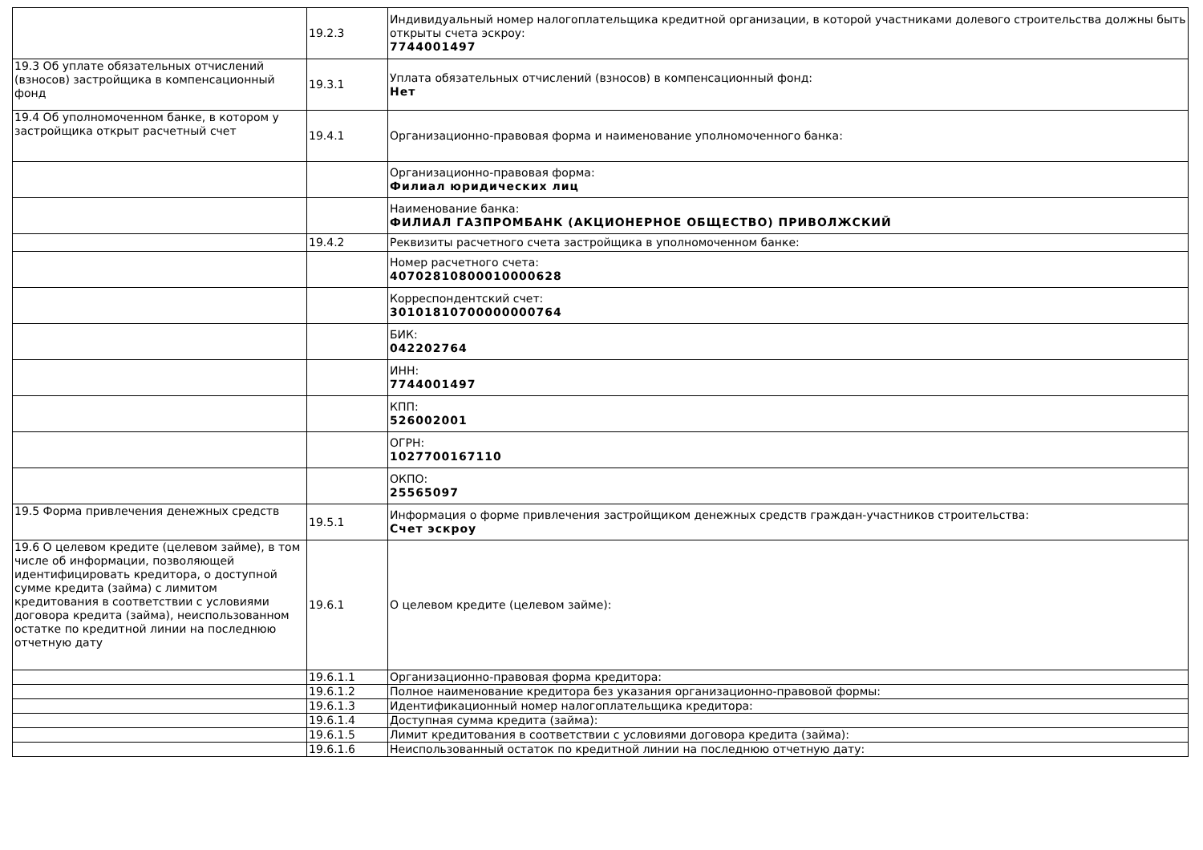| | 19.2.3 | Индивидуальный номер налогоплательщика кредитной организации, в которой участниками долевого строительства должны быть открыты счета эскроу: 7744001497 |
| 19.3 Об уплате обязательных отчислений (взносов) застройщика в компенсационный фонд | 19.3.1 | Уплата обязательных отчислений (взносов) в компенсационный фонд: Нет |
| 19.4 Об уполномоченном банке, в котором у застройщика открыт расчетный счет | 19.4.1 | Организационно-правовая форма и наименование уполномоченного банка: |
| | | Организационно-правовая форма: Филиал юридических лиц |
| | | Наименование банка: ФИЛИАЛ ГАЗПРОМБАНК (АКЦИОНЕРНОЕ ОБЩЕСТВО) ПРИВОЛЖСКИЙ |
| | 19.4.2 | Реквизиты расчетного счета застройщика в уполномоченном банке: |
| | | Номер расчетного счета: 40702810800010000628 |
| | | Корреспондентский счет: 30101810700000000764 |
| | | БИК: 042202764 |
| | | ИНН: 7744001497 |
| | | КПП: 526002001 |
| | | ОГРН: 1027700167110 |
| | | ОКПО: 25565097 |
| 19.5 Форма привлечения денежных средств | 19.5.1 | Информация о форме привлечения застройщиком денежных средств граждан-участников строительства: Счет эскроу |
| 19.6 О целевом кредите (целевом займе), в том числе об информации, позволяющей идентифицировать кредитора, о доступной сумме кредита (займа) с лимитом кредитования в соответствии с условиями договора кредита (займа), неиспользованном остатке по кредитной линии на последнюю отчетную дату | 19.6.1 | О целевом кредите (целевом займе): |
| | 19.6.1.1 | Организационно-правовая форма кредитора: |
| | 19.6.1.2 | Полное наименование кредитора без указания организационно-правовой формы: |
| | 19.6.1.3 | Идентификационный номер налогоплательщика кредитора: |
| | 19.6.1.4 | Доступная сумма кредита (займа): |
| | 19.6.1.5 | Лимит кредитования в соответствии с условиями договора кредита (займа): |
| | 19.6.1.6 | Неиспользованный остаток по кредитной линии на последнюю отчетную дату: |